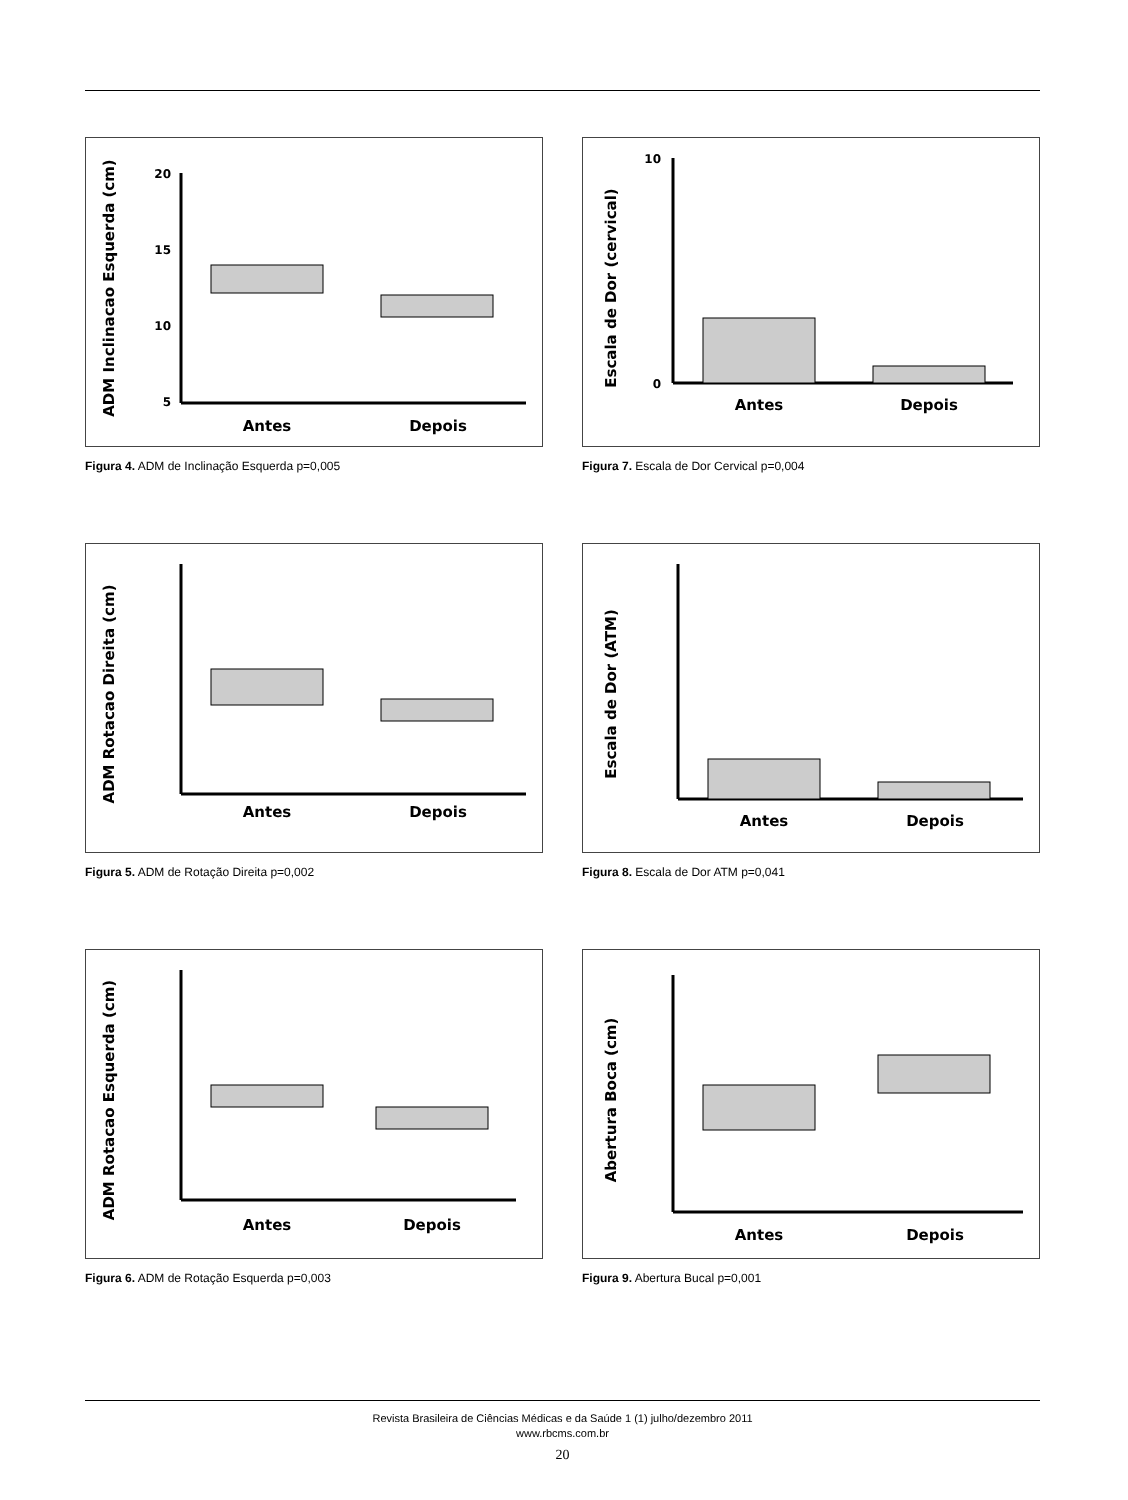ADM Inclinacao Esquerda (cm)
20
15
10
5
Antes
Depois
Figura 4. ADM de Inclinação Esquerda p=0,005
Escala de Dor (cervical)
10
0
Antes
Depois
Figura 7. Escala de Dor Cervical p=0,004
ADM Rotacao Direita (cm)
Antes
Depois
Figura 5. ADM de Rotação Direita p=0,002
Escala de Dor (ATM)
Antes
Depois
Figura 8. Escala de Dor ATM p=0,041
ADM Rotacao Esquerda (cm)
Antes
Depois
Figura 6. ADM de Rotação Esquerda p=0,003
Abertura Boca (cm)
Antes
Depois
Figura 9. Abertura Bucal p=0,001
Revista Brasileira de Ciências Médicas e da Saúde 1 (1) julho/dezembro 2011
www.rbcms.com.br
20